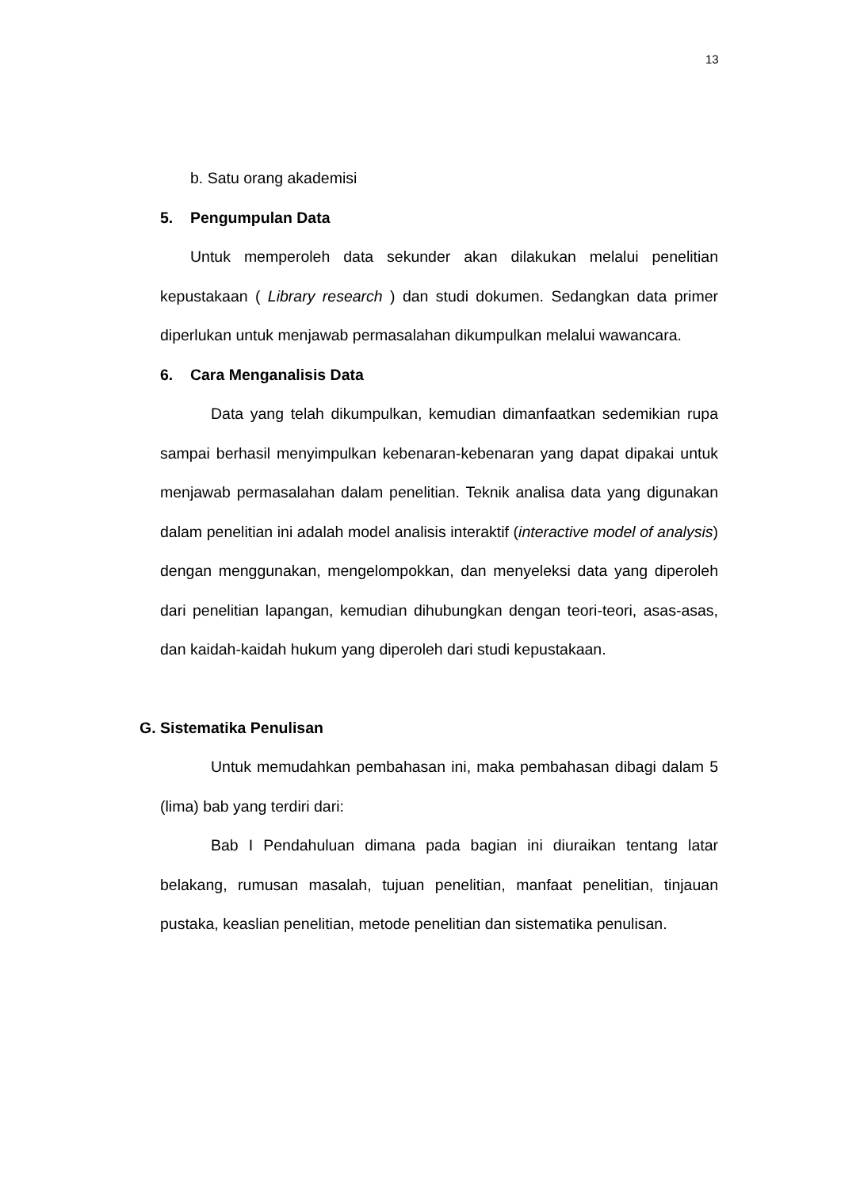13
b. Satu orang akademisi
5. Pengumpulan Data
Untuk memperoleh data sekunder akan dilakukan melalui penelitian kepustakaan ( Library research ) dan studi dokumen. Sedangkan data primer diperlukan untuk menjawab permasalahan dikumpulkan melalui wawancara.
6. Cara Menganalisis Data
Data yang telah dikumpulkan, kemudian dimanfaatkan sedemikian rupa sampai berhasil menyimpulkan kebenaran-kebenaran yang dapat dipakai untuk menjawab permasalahan dalam penelitian. Teknik analisa data yang digunakan dalam penelitian ini adalah model analisis interaktif (interactive model of analysis) dengan menggunakan, mengelompokkan, dan menyeleksi data yang diperoleh dari penelitian lapangan, kemudian dihubungkan dengan teori-teori, asas-asas, dan kaidah-kaidah hukum yang diperoleh dari studi kepustakaan.
G. Sistematika Penulisan
Untuk memudahkan pembahasan ini, maka pembahasan dibagi dalam 5 (lima) bab yang terdiri dari:
Bab I Pendahuluan dimana pada bagian ini diuraikan tentang latar belakang, rumusan masalah, tujuan penelitian, manfaat penelitian, tinjauan pustaka, keaslian penelitian, metode penelitian dan sistematika penulisan.